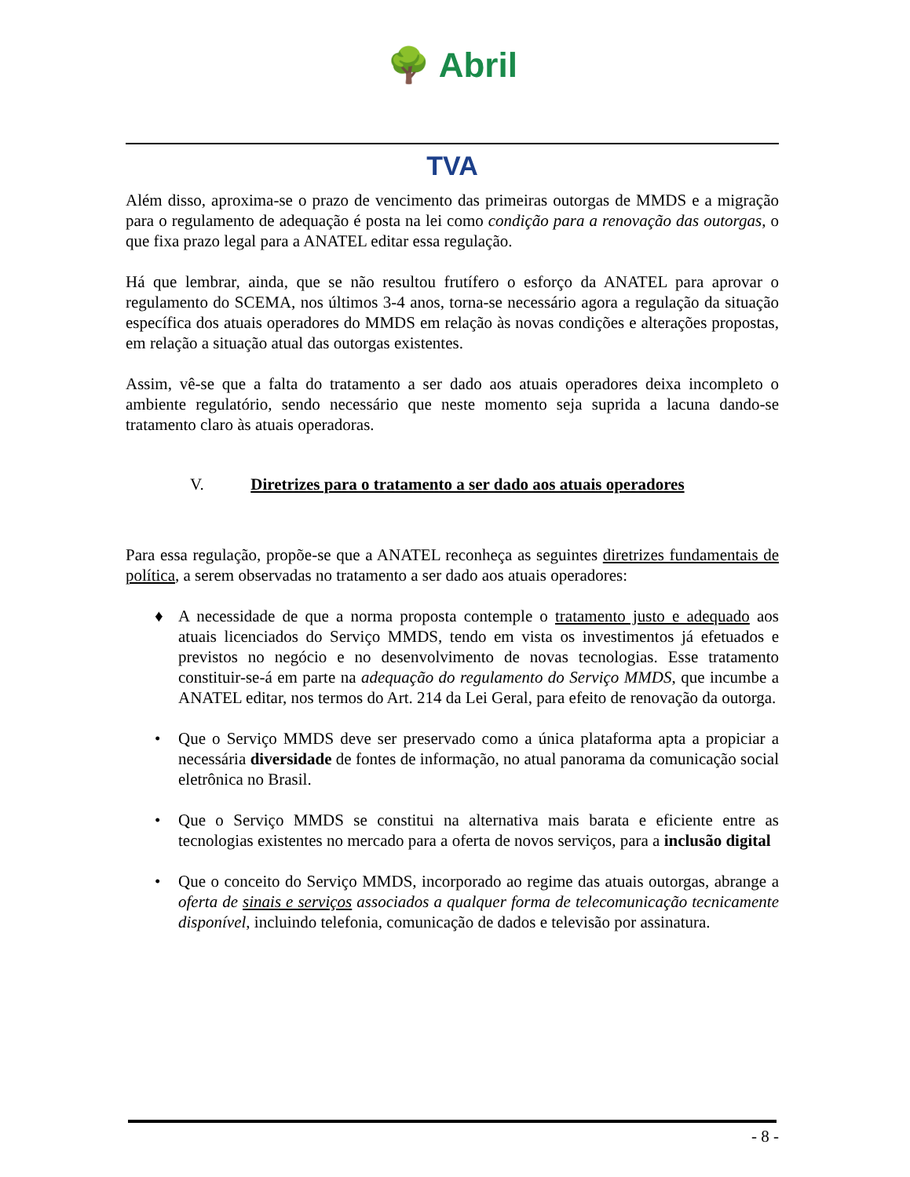🌳 Abril
TVA
Além disso, aproxima-se o prazo de vencimento das primeiras outorgas de MMDS e a migração para o regulamento de adequação é posta na lei como condição para a renovação das outorgas, o que fixa prazo legal para a ANATEL editar essa regulação.
Há que lembrar, ainda, que se não resultou frutífero o esforço da ANATEL para aprovar o regulamento do SCEMA, nos últimos 3-4 anos, torna-se necessário agora a regulação da situação específica dos atuais operadores do MMDS em relação às novas condições e alterações propostas, em relação a situação atual das outorgas existentes.
Assim, vê-se que a falta do tratamento a ser dado aos atuais operadores deixa incompleto o ambiente regulatório, sendo necessário que neste momento seja suprida a lacuna dando-se tratamento claro às atuais operadoras.
V. Diretrizes para o tratamento a ser dado aos atuais operadores
Para essa regulação, propõe-se que a ANATEL reconheça as seguintes diretrizes fundamentais de política, a serem observadas no tratamento a ser dado aos atuais operadores:
♦ A necessidade de que a norma proposta contemple o tratamento justo e adequado aos atuais licenciados do Serviço MMDS, tendo em vista os investimentos já efetuados e previstos no negócio e no desenvolvimento de novas tecnologias. Esse tratamento constituir-se-á em parte na adequação do regulamento do Serviço MMDS, que incumbe a ANATEL editar, nos termos do Art. 214 da Lei Geral, para efeito de renovação da outorga.
• Que o Serviço MMDS deve ser preservado como a única plataforma apta a propiciar a necessária diversidade de fontes de informação, no atual panorama da comunicação social eletrônica no Brasil.
• Que o Serviço MMDS se constitui na alternativa mais barata e eficiente entre as tecnologias existentes no mercado para a oferta de novos serviços, para a inclusão digital
• Que o conceito do Serviço MMDS, incorporado ao regime das atuais outorgas, abrange a oferta de sinais e serviços associados a qualquer forma de telecomunicação tecnicamente disponível, incluindo telefonia, comunicação de dados e televisão por assinatura.
- 8 -